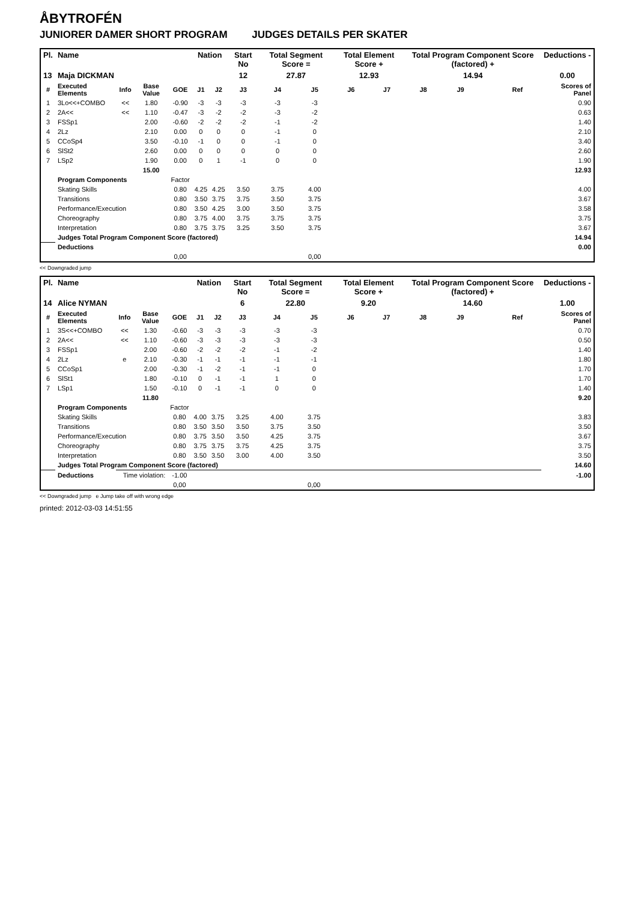ÅBYTROFÉN
JUNIORER DAMER SHORT PROGRAM JUDGES DETAILS PER SKATER
| Pl. | Name | | | | Nation | | Start No | Total Segment Score = | | Total Element Score + | | Total Program Component Score (factored) + | | | | Deductions - |
| --- | --- | --- | --- | --- | --- | --- | --- | --- | --- | --- | --- | --- | --- | --- | --- | --- |
| 13 | Maja DICKMAN | | | | | | 12 | 27.87 | | 12.93 | | 14.94 | | | | 0.00 |
| # | Executed Elements | Info | Base Value | GOE | J1 | J2 | J3 | J4 | J5 | J6 | J7 | J8 | J9 | | Ref | Scores of Panel |
| 1 | 3Lo<<+COMBO | << | 1.80 | -0.90 | -3 | -3 | -3 | -3 | -3 | | | | | | | 0.90 |
| 2 | 2A<< | << | 1.10 | -0.47 | -3 | -2 | -2 | -3 | -2 | | | | | | | 0.63 |
| 3 | FSSp1 | | 2.00 | -0.60 | -2 | -2 | -2 | -1 | -2 | | | | | | | 1.40 |
| 4 | 2Lz | | 2.10 | 0.00 | 0 | 0 | 0 | -1 | 0 | | | | | | | 2.10 |
| 5 | CCoSp4 | | 3.50 | -0.10 | -1 | 0 | 0 | -1 | 0 | | | | | | | 3.40 |
| 6 | SlSt2 | | 2.60 | 0.00 | 0 | 0 | 0 | 0 | 0 | | | | | | | 2.60 |
| 7 | LSp2 | | 1.90 | 0.00 | 0 | 1 | -1 | 0 | 0 | | | | | | | 1.90 |
| | | | 15.00 | | | | | | | | | | | | | 12.93 |
| | Program Components | | | Factor | | | | | | | | | | | | |
| | Skating Skills | | | 0.80 | 4.25 | 4.25 | 3.50 | 3.75 | 4.00 | | | | | | | 4.00 |
| | Transitions | | | 0.80 | 3.50 | 3.75 | 3.75 | 3.50 | 3.75 | | | | | | | 3.67 |
| | Performance/Execution | | | 0.80 | 3.50 | 4.25 | 3.00 | 3.50 | 3.75 | | | | | | | 3.58 |
| | Choreography | | | 0.80 | 3.75 | 4.00 | 3.75 | 3.75 | 3.75 | | | | | | | 3.75 |
| | Interpretation | | | 0.80 | 3.75 | 3.75 | 3.25 | 3.50 | 3.75 | | | | | | | 3.67 |
| | Judges Total Program Component Score (factored) | | | | | | | | | | | | | | | 14.94 |
| | Deductions | | | | | | | | | | | | | | | 0.00 |
| | | | | 0,00 | | | | | 0,00 | | | | | | | |
<< Downgraded jump
| Pl. | Name | | | | Nation | | Start No | Total Segment Score = | | Total Element Score + | | Total Program Component Score (factored) + | | | | Deductions - |
| --- | --- | --- | --- | --- | --- | --- | --- | --- | --- | --- | --- | --- | --- | --- | --- | --- |
| 14 | Alice NYMAN | | | | | | 6 | 22.80 | | 9.20 | | 14.60 | | | | 1.00 |
| # | Executed Elements | Info | Base Value | GOE | J1 | J2 | J3 | J4 | J5 | J6 | J7 | J8 | J9 | | Ref | Scores of Panel |
| 1 | 3S<<+COMBO | << | 1.30 | -0.60 | -3 | -3 | -3 | -3 | -3 | | | | | | | 0.70 |
| 2 | 2A<< | << | 1.10 | -0.60 | -3 | -3 | -3 | -3 | -3 | | | | | | | 0.50 |
| 3 | FSSp1 | | 2.00 | -0.60 | -2 | -2 | -2 | -1 | -2 | | | | | | | 1.40 |
| 4 | 2Lz | e | 2.10 | -0.30 | -1 | -1 | -1 | -1 | -1 | | | | | | | 1.80 |
| 5 | CCoSp1 | | 2.00 | -0.30 | -1 | -2 | -1 | -1 | 0 | | | | | | | 1.70 |
| 6 | SlSt1 | | 1.80 | -0.10 | 0 | -1 | -1 | 1 | 0 | | | | | | | 1.70 |
| 7 | LSp1 | | 1.50 | -0.10 | 0 | -1 | -1 | 0 | 0 | | | | | | | 1.40 |
| | | | 11.80 | | | | | | | | | | | | | 9.20 |
| | Program Components | | | Factor | | | | | | | | | | | | |
| | Skating Skills | | | 0.80 | 4.00 | 3.75 | 3.25 | 4.00 | 3.75 | | | | | | | 3.83 |
| | Transitions | | | 0.80 | 3.50 | 3.50 | 3.50 | 3.75 | 3.50 | | | | | | | 3.50 |
| | Performance/Execution | | | 0.80 | 3.75 | 3.50 | 3.50 | 4.25 | 3.75 | | | | | | | 3.67 |
| | Choreography | | | 0.80 | 3.75 | 3.75 | 3.75 | 4.25 | 3.75 | | | | | | | 3.75 |
| | Interpretation | | | 0.80 | 3.50 | 3.50 | 3.00 | 4.00 | 3.50 | | | | | | | 3.50 |
| | Judges Total Program Component Score (factored) | | | | | | | | | | | | | | | 14.60 |
| | Deductions | Time violation: | | -1.00 | | | | | | | | | | | | -1.00 |
| | | | | 0,00 | | | | | 0,00 | | | | | | | |
<< Downgraded jump e Jump take off with wrong edge
printed: 2012-03-03 14:51:55